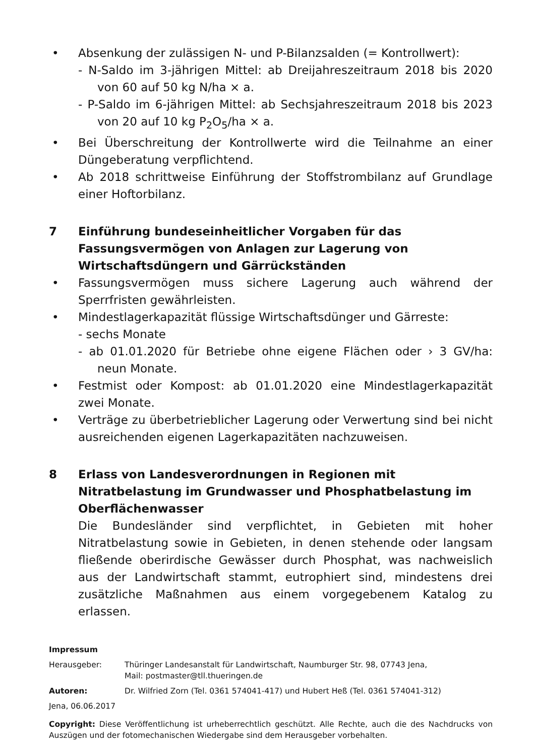• Absenkung der zulässigen N- und P-Bilanzsalden (= Kontrollwert):
- N-Saldo im 3-jährigen Mittel: ab Dreijahreszeitraum 2018 bis 2020 von 60 auf 50 kg N/ha × a.
- P-Saldo im 6-jährigen Mittel: ab Sechsjahreszeitraum 2018 bis 2023 von 20 auf 10 kg P<sub>2</sub>O<sub>5</sub>/ha × a.
• Bei Überschreitung der Kontrollwerte wird die Teilnahme an einer Düngeberatung verpflichtend.
• Ab 2018 schrittweise Einführung der Stoffstrombilanz auf Grundlage einer Hoftorbilanz.
7 Einführung bundeseinheitlicher Vorgaben für das Fassungsvermögen von Anlagen zur Lagerung von Wirtschaftsdüngern und Gärrückständen
• Fassungsvermögen muss sichere Lagerung auch während der Sperrfristen gewährleisten.
• Mindestlagerkapazität flüssige Wirtschaftsdünger und Gärreste:
- sechs Monate
- ab 01.01.2020 für Betriebe ohne eigene Flächen oder › 3 GV/ha: neun Monate.
• Festmist oder Kompost: ab 01.01.2020 eine Mindestlagerkapazität zwei Monate.
• Verträge zu überbetrieblicher Lagerung oder Verwertung sind bei nicht ausreichenden eigenen Lagerkapazitäten nachzuweisen.
8 Erlass von Landesverordnungen in Regionen mit Nitratbelastung im Grundwasser und Phosphatbelastung im Oberflächenwasser
Die Bundesländer sind verpflichtet, in Gebieten mit hoher Nitratbelastung sowie in Gebieten, in denen stehende oder langsam fließende oberirdische Gewässer durch Phosphat, was nachweislich aus der Landwirtschaft stammt, eutrophiert sind, mindestens drei zusätzliche Maßnahmen aus einem vorgegebenem Katalog zu erlassen.
Impressum
Herausgeber: Thüringer Landesanstalt für Landwirtschaft, Naumburger Str. 98, 07743 Jena,
Mail: postmaster@tll.thueringen.de
Autoren: Dr. Wilfried Zorn (Tel. 0361 574041-417) und Hubert Heß (Tel. 0361 574041-312)
Jena, 06.06.2017
Copyright: Diese Veröffentlichung ist urheberrechtlich geschützt. Alle Rechte, auch die des Nachdrucks von Auszügen und der fotomechanischen Wiedergabe sind dem Herausgeber vorbehalten.